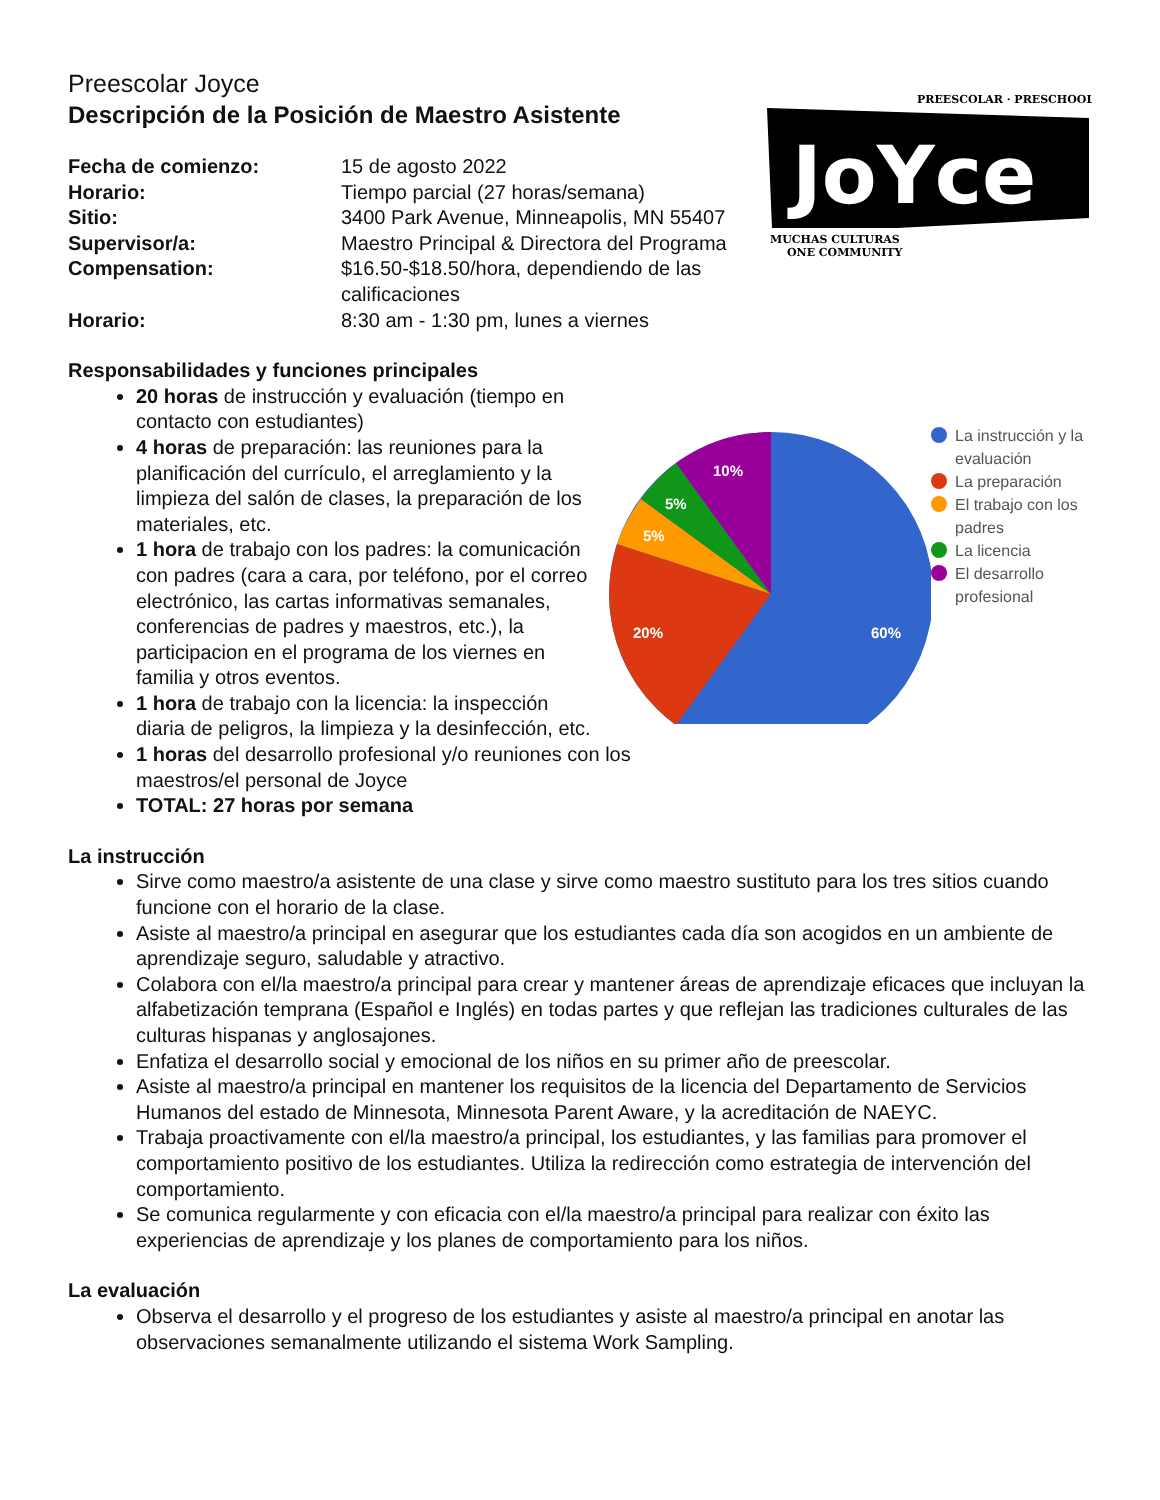Preescolar Joyce
Descripción de la Posición de Maestro Asistente
| Fecha de comienzo: | 15 de agosto 2022 |
| Horario: | Tiempo parcial (27 horas/semana) |
| Sitio: | 3400 Park Avenue, Minneapolis, MN 55407 |
| Supervisor/a: | Maestro Principal & Directora del Programa |
| Compensation: | $16.50-$18.50/hora, dependiendo de las calificaciones |
| Horario: | 8:30 am - 1:30 pm, lunes a viernes |
PREESCOLAR · PRESCHOOL
JoYce
MUCHAS CULTURAS
ONE COMMUNITY
Responsabilidades y funciones principales
20 horas de instrucción y evaluación (tiempo en contacto con estudiantes)
4 horas de preparación: las reuniones para la planificación del currículo, el arreglamiento y la limpieza del salón de clases, la preparación de los materiales, etc.
1 hora de trabajo con los padres: la comunicación con padres (cara a cara, por teléfono, por el correo electrónico, las cartas informativas semanales, conferencias de padres y maestros, etc.), la participacion en el programa de los viernes en familia y otros eventos.
1 hora de trabajo con la licencia: la inspección diaria de peligros, la limpieza y la desinfección, etc.
1 horas del desarrollo profesional y/o reuniones con los maestros/el personal de Joyce
TOTAL: 27 horas por semana
60%
20%
5%
5%
10%
La instrucción y la
evaluación
La preparación
El trabajo con los
padres
La licencia
El desarrollo
profesional
La instrucción
Sirve como maestro/a asistente de una clase y sirve como maestro sustituto para los tres sitios cuando funcione con el horario de la clase.
Asiste al maestro/a principal en asegurar que los estudiantes cada día son acogidos en un ambiente de aprendizaje seguro, saludable y atractivo.
Colabora con el/la maestro/a principal para crear y mantener áreas de aprendizaje eficaces que incluyan la alfabetización temprana (Español e Inglés) en todas partes y que reflejan las tradiciones culturales de las culturas hispanas y anglosajones.
Enfatiza el desarrollo social y emocional de los niños en su primer año de preescolar.
Asiste al maestro/a principal en mantener los requisitos de la licencia del Departamento de Servicios Humanos del estado de Minnesota, Minnesota Parent Aware, y la acreditación de NAEYC.
Trabaja proactivamente con el/la maestro/a principal, los estudiantes, y las familias para promover el comportamiento positivo de los estudiantes. Utiliza la redirección como estrategia de intervención del comportamiento.
Se comunica regularmente y con eficacia con el/la maestro/a principal para realizar con éxito las experiencias de aprendizaje y los planes de comportamiento para los niños.
La evaluación
Observa el desarrollo y el progreso de los estudiantes y asiste al maestro/a principal en anotar las observaciones semanalmente utilizando el sistema Work Sampling.